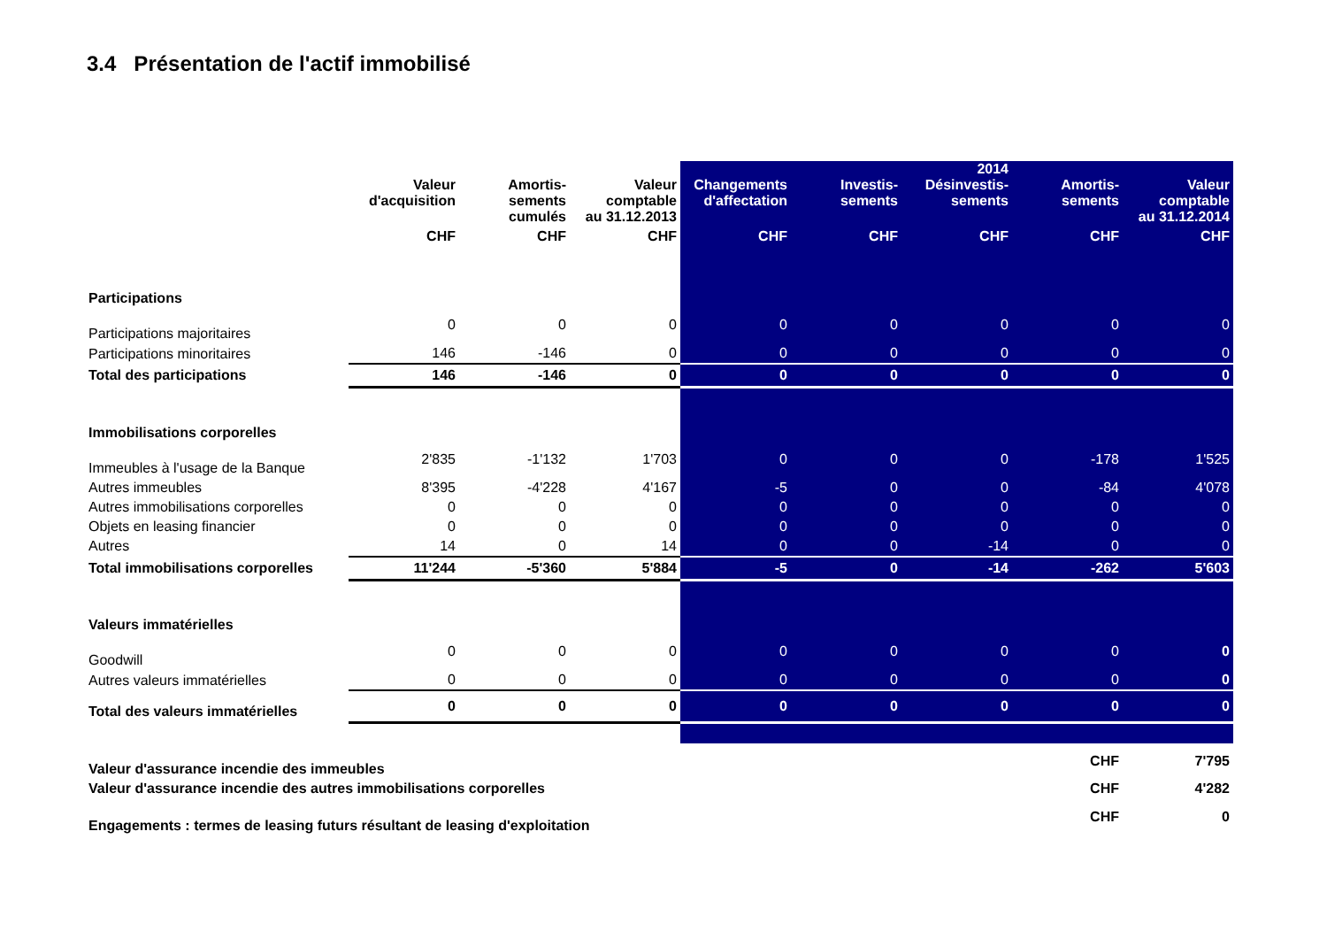3.4 Présentation de l'actif immobilisé
| | Valeur d'acquisition | Amortis- sements cumulés | Valeur comptable au 31.12.2013 | Changements d'affectation | Investis- sements | 2014 Désinvestis- sements | Amortis- sements | Valeur comptable au 31.12.2014 |
| --- | --- | --- | --- | --- | --- | --- | --- | --- |
| | CHF | CHF | CHF | CHF | CHF | CHF | CHF | CHF |
| Participations | | | | | | | | |
| Participations majoritaires | 0 | 0 | 0 | 0 | 0 | 0 | 0 | 0 |
| Participations minoritaires | 146 | -146 | 0 | 0 | 0 | 0 | 0 | 0 |
| Total des participations | 146 | -146 | 0 | 0 | 0 | 0 | 0 | 0 |
| Immobilisations corporelles | | | | | | | | |
| Immeubles à l'usage de la Banque | 2'835 | -1'132 | 1'703 | 0 | 0 | 0 | -178 | 1'525 |
| Autres immeubles | 8'395 | -4'228 | 4'167 | -5 | 0 | 0 | -84 | 4'078 |
| Autres immobilisations corporelles | 0 | 0 | 0 | 0 | 0 | 0 | 0 | 0 |
| Objets en leasing financier | 0 | 0 | 0 | 0 | 0 | 0 | 0 | 0 |
| Autres | 14 | 0 | 14 | 0 | 0 | -14 | 0 | 0 |
| Total immobilisations corporelles | 11'244 | -5'360 | 5'884 | -5 | 0 | -14 | -262 | 5'603 |
| Valeurs immatérielles | | | | | | | | |
| Goodwill | 0 | 0 | 0 | 0 | 0 | 0 | 0 | 0 |
| Autres valeurs immatérielles | 0 | 0 | 0 | 0 | 0 | 0 | 0 | 0 |
| Total des valeurs immatérielles | 0 | 0 | 0 | 0 | 0 | 0 | 0 | 0 |
| Valeur d'assurance incendie des immeubles | | | | | | | CHF | 7'795 |
| Valeur d'assurance incendie des autres immobilisations corporelles | | | | | | | CHF | 4'282 |
| Engagements : termes de leasing futurs résultant de leasing d'exploitation | | | | | | | CHF | 0 |